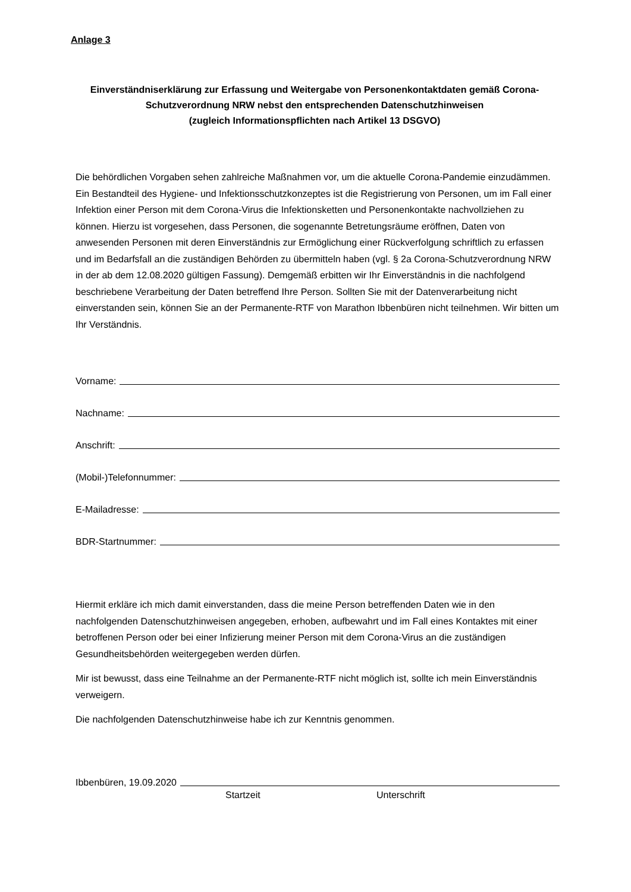Anlage 3
Einverständniserklärung zur Erfassung und Weitergabe von Personenkontaktdaten gemäß Corona-Schutzverordnung NRW nebst den entsprechenden Datenschutzhinweisen
(zugleich Informationspflichten nach Artikel 13 DSGVO)
Die behördlichen Vorgaben sehen zahlreiche Maßnahmen vor, um die aktuelle Corona-Pandemie einzudämmen. Ein Bestandteil des Hygiene- und Infektionsschutzkonzeptes ist die Registrierung von Personen, um im Fall einer Infektion einer Person mit dem Corona-Virus die Infektionsketten und Personenkontakte nachvollziehen zu können. Hierzu ist vorgesehen, dass Personen, die sogenannte Betretungsräume eröffnen, Daten von anwesenden Personen mit deren Einverständnis zur Ermöglichung einer Rückverfolgung schriftlich zu erfassen und im Bedarfsfall an die zuständigen Behörden zu übermitteln haben (vgl. § 2a Corona-Schutzverordnung NRW in der ab dem 12.08.2020 gültigen Fassung). Demgemäß erbitten wir Ihr Einverständnis in die nachfolgend beschriebene Verarbeitung der Daten betreffend Ihre Person. Sollten Sie mit der Datenverarbeitung nicht einverstanden sein, können Sie an der Permanente-RTF von Marathon Ibbenbüren nicht teilnehmen. Wir bitten um Ihr Verständnis.
Vorname:
Nachname:
Anschrift:
(Mobil-)Telefonnummer:
E-Mailadresse:
BDR-Startnummer:
Hiermit erkläre ich mich damit einverstanden, dass die meine Person betreffenden Daten wie in den nachfolgenden Datenschutzhinweisen angegeben, erhoben, aufbewahrt und im Fall eines Kontaktes mit einer betroffenen Person oder bei einer Infizierung meiner Person mit dem Corona-Virus an die zuständigen Gesundheitsbehörden weitergegeben werden dürfen.
Mir ist bewusst, dass eine Teilnahme an der Permanente-RTF nicht möglich ist, sollte ich mein Einverständnis verweigern.
Die nachfolgenden Datenschutzhinweise habe ich zur Kenntnis genommen.
Ibbenbüren, 19.09.2020
Startzeit Unterschrift